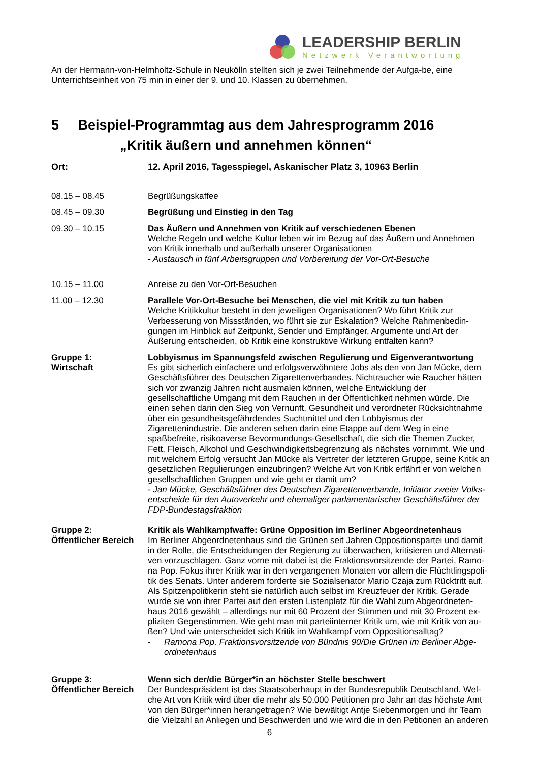LEADERSHIP BERLIN
Netzwerk Verantwortung
An der Hermann-von-Helmholtz-Schule in Neukölln stellten sich je zwei Teilnehmende der Aufga-be, eine Unterrichtseinheit von 75 min in einer der 9. und 10. Klassen zu übernehmen.
5 Beispiel-Programmtag aus dem Jahresprogramm 2016
„Kritik äußern und annehmen können“
Ort: 12. April 2016, Tagesspiegel, Askanischer Platz 3, 10963 Berlin
08.15 – 08.45 Begrüßungskaffee
08.45 – 09.30 Begrüßung und Einstieg in den Tag
09.30 – 10.15 Das Äußern und Annehmen von Kritik auf verschiedenen Ebenen
Welche Regeln und welche Kultur leben wir im Bezug auf das Äußern und Annehmen von Kritik innerhalb und außerhalb unserer Organisationen
- Austausch in fünf Arbeitsgruppen und Vorbereitung der Vor-Ort-Besuche
10.15 – 11.00 Anreise zu den Vor-Ort-Besuchen
11.00 – 12.30 Parallele Vor-Ort-Besuche bei Menschen, die viel mit Kritik zu tun haben
Welche Kritikkultur besteht in den jeweiligen Organisationen? Wo führt Kritik zur Verbesserung von Missständen, wo führt sie zur Eskalation? Welche Rahmenbedin-gungen im Hinblick auf Zeitpunkt, Sender und Empfänger, Argumente und Art der Äußerung entscheiden, ob Kritik eine konstruktive Wirkung entfalten kann?
Gruppe 1:
Wirtschaft
Lobbyismus im Spannungsfeld zwischen Regulierung und Eigenverantwortung
Es gibt sicherlich einfachere und erfolgsverwöhntere Jobs als den von Jan Mücke, dem Geschäftsführer des Deutschen Zigarettenverbandes. Nichtraucher wie Raucher hätten sich vor zwanzig Jahren nicht ausmalen können, welche Entwicklung der gesellschaftliche Umgang mit dem Rauchen in der Öffentlichkeit nehmen würde. Die einen sehen darin den Sieg von Vernunft, Gesundheit und verordneter Rücksichtnahme über ein gesundheitsgefährdendes Suchtmittel und den Lobbyismus der Zigarettenindustrie. Die anderen sehen darin eine Etappe auf dem Weg in eine spaßbefreite, risikoaverse Bevormundungs-Gesellschaft, die sich die Themen Zucker, Fett, Fleisch, Alkohol und Geschwindigkeitsbegrenzung als nächstes vornimmt. Wie und mit welchem Erfolg versucht Jan Mücke als Vertreter der letzteren Gruppe, seine Kritik an gesetzlichen Regulierungen einzubringen? Welche Art von Kritik erfährt er von welchen gesellschaftlichen Gruppen und wie geht er damit um?
- Jan Mücke, Geschäftsführer des Deutschen Zigarettenverbande, Initiator zweier Volks-entscheide für den Autoverkehr und ehemaliger parlamentarischer Geschäftsführer der FDP-Bundestagsfraktion
Gruppe 2:
Öffentlicher Bereich
Kritik als Wahlkampfwaffe: Grüne Opposition im Berliner Abgeordnetenhaus
Im Berliner Abgeordnetenhaus sind die Grünen seit Jahren Oppositionspartei und damit in der Rolle, die Entscheidungen der Regierung zu überwachen, kritisieren und Alternati-ven vorzuschlagen. Ganz vorne mit dabei ist die Fraktionsvorsitzende der Partei, Ramo-na Pop. Fokus ihrer Kritik war in den vergangenen Monaten vor allem die Flüchtlingspoli-tik des Senats. Unter anderem forderte sie Sozialsenator Mario Czaja zum Rücktritt auf. Als Spitzenpolitikerin steht sie natürlich auch selbst im Kreuzfeuer der Kritik. Gerade wurde sie von ihrer Partei auf den ersten Listenplatz für die Wahl zum Abgeordneten-haus 2016 gewählt – allerdings nur mit 60 Prozent der Stimmen und mit 30 Prozent ex-pliziten Gegenstimmen. Wie geht man mit parteiinterner Kritik um, wie mit Kritik von au-ßen? Und wie unterscheidet sich Kritik im Wahlkampf vom Oppositionsalltag?
- Ramona Pop, Fraktionsvorsitzende von Bündnis 90/Die Grünen im Berliner Abge-ordnetenhaus
Gruppe 3:
Öffentlicher Bereich
Wenn sich der/die Bürger*in an höchster Stelle beschwert
Der Bundespräsident ist das Staatsoberhaupt in der Bundesrepublik Deutschland. Wel-che Art von Kritik wird über die mehr als 50.000 Petitionen pro Jahr an das höchste Amt von den Bürger*innen herangetragen? Wie bewältigt Antje Siebenmorgen und ihr Team die Vielzahl an Anliegen und Beschwerden und wie wird die in den Petitionen an anderen
6